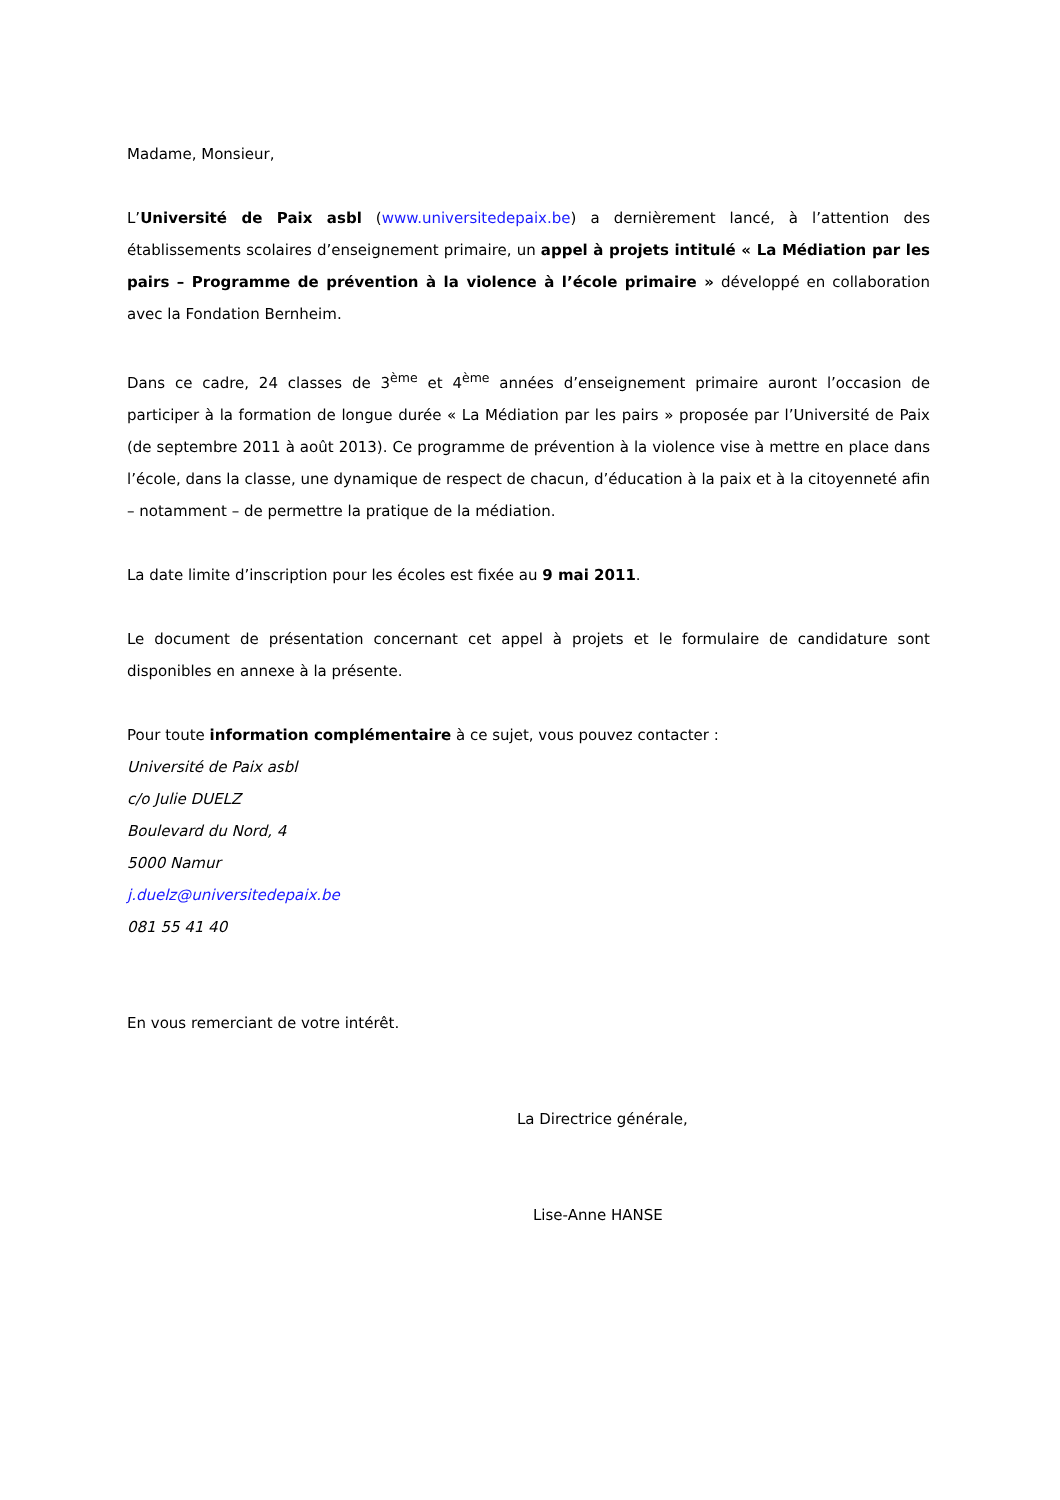Madame, Monsieur,
L’Université de Paix asbl (www.universitedepaix.be) a dernièrement lancé, à l’attention des établissements scolaires d’enseignement primaire, un appel à projets intitulé « La Médiation par les pairs – Programme de prévention à la violence à l’école primaire » développé en collaboration avec la Fondation Bernheim.
Dans ce cadre, 24 classes de 3<sup>ème</sup> et 4<sup>ème</sup> années d’enseignement primaire auront l’occasion de participer à la formation de longue durée « La Médiation par les pairs » proposée par l’Université de Paix (de septembre 2011 à août 2013). Ce programme de prévention à la violence vise à mettre en place dans l’école, dans la classe, une dynamique de respect de chacun, d’éducation à la paix et à la citoyenneté afin – notamment – de permettre la pratique de la médiation.
La date limite d’inscription pour les écoles est fixée au 9 mai 2011.
Le document de présentation concernant cet appel à projets et le formulaire de candidature sont disponibles en annexe à la présente.
Pour toute information complémentaire à ce sujet, vous pouvez contacter :
Université de Paix asbl
c/o Julie DUELZ
Boulevard du Nord, 4
5000 Namur
j.duelz@universitedepaix.be
081 55 41 40
En vous remerciant de votre intérêt.
La Directrice générale,
Lise-Anne HANSE